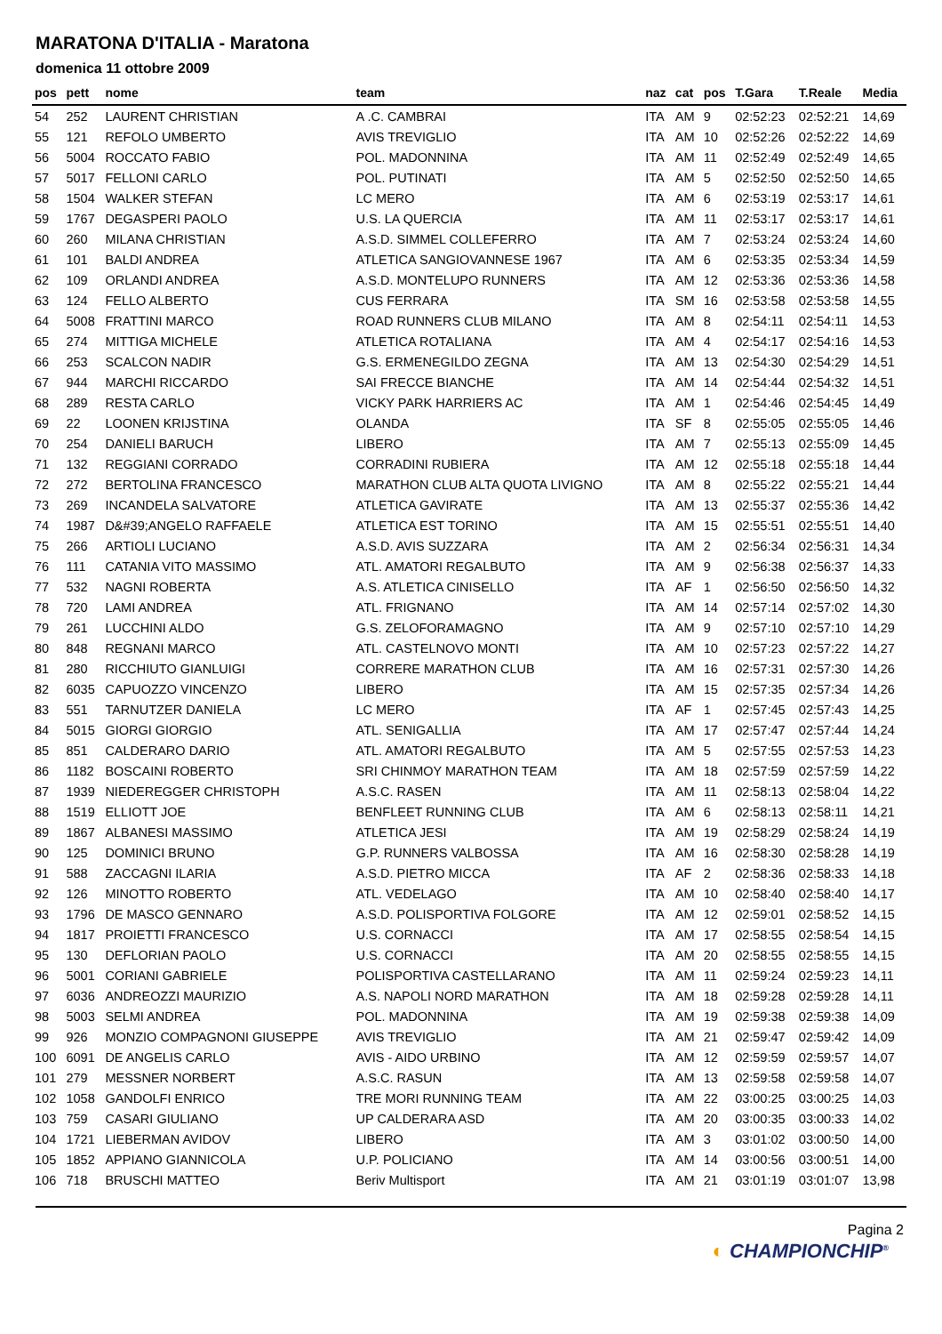MARATONA D'ITALIA - Maratona
domenica 11 ottobre 2009
| pos | pett | nome | team | naz | cat | pos | T.Gara | T.Reale | Media |
| --- | --- | --- | --- | --- | --- | --- | --- | --- | --- |
| 54 | 252 | LAURENT CHRISTIAN | A .C. CAMBRAI | ITA | AM | 9 | 02:52:23 | 02:52:21 | 14,69 |
| 55 | 121 | REFOLO UMBERTO | AVIS TREVIGLIO | ITA | AM | 10 | 02:52:26 | 02:52:22 | 14,69 |
| 56 | 5004 | ROCCATO FABIO | POL. MADONNINA | ITA | AM | 11 | 02:52:49 | 02:52:49 | 14,65 |
| 57 | 5017 | FELLONI CARLO | POL. PUTINATI | ITA | AM | 5 | 02:52:50 | 02:52:50 | 14,65 |
| 58 | 1504 | WALKER STEFAN | LC MERO | ITA | AM | 6 | 02:53:19 | 02:53:17 | 14,61 |
| 59 | 1767 | DEGASPERI PAOLO | U.S. LA QUERCIA | ITA | AM | 11 | 02:53:17 | 02:53:17 | 14,61 |
| 60 | 260 | MILANA CHRISTIAN | A.S.D. SIMMEL COLLEFERRO | ITA | AM | 7 | 02:53:24 | 02:53:24 | 14,60 |
| 61 | 101 | BALDI ANDREA | ATLETICA SANGIOVANNESE 1967 | ITA | AM | 6 | 02:53:35 | 02:53:34 | 14,59 |
| 62 | 109 | ORLANDI ANDREA | A.S.D. MONTELUPO RUNNERS | ITA | AM | 12 | 02:53:36 | 02:53:36 | 14,58 |
| 63 | 124 | FELLO ALBERTO | CUS FERRARA | ITA | SM | 16 | 02:53:58 | 02:53:58 | 14,55 |
| 64 | 5008 | FRATTINI MARCO | ROAD RUNNERS CLUB MILANO | ITA | AM | 8 | 02:54:11 | 02:54:11 | 14,53 |
| 65 | 274 | MITTIGA MICHELE | ATLETICA ROTALIANA | ITA | AM | 4 | 02:54:17 | 02:54:16 | 14,53 |
| 66 | 253 | SCALCON NADIR | G.S. ERMENEGILDO ZEGNA | ITA | AM | 13 | 02:54:30 | 02:54:29 | 14,51 |
| 67 | 944 | MARCHI RICCARDO | SAI FRECCE BIANCHE | ITA | AM | 14 | 02:54:44 | 02:54:32 | 14,51 |
| 68 | 289 | RESTA CARLO | VICKY PARK HARRIERS AC | ITA | AM | 1 | 02:54:46 | 02:54:45 | 14,49 |
| 69 | 22 | LOONEN KRIJSTINA | OLANDA | ITA | SF | 8 | 02:55:05 | 02:55:05 | 14,46 |
| 70 | 254 | DANIELI BARUCH | LIBERO | ITA | AM | 7 | 02:55:13 | 02:55:09 | 14,45 |
| 71 | 132 | REGGIANI CORRADO | CORRADINI RUBIERA | ITA | AM | 12 | 02:55:18 | 02:55:18 | 14,44 |
| 72 | 272 | BERTOLINA FRANCESCO | MARATHON CLUB ALTA QUOTA LIVIGNO | ITA | AM | 8 | 02:55:22 | 02:55:21 | 14,44 |
| 73 | 269 | INCANDELA SALVATORE | ATLETICA GAVIRATE | ITA | AM | 13 | 02:55:37 | 02:55:36 | 14,42 |
| 74 | 1987 | D&#39;ANGELO RAFFAELE | ATLETICA EST TORINO | ITA | AM | 15 | 02:55:51 | 02:55:51 | 14,40 |
| 75 | 266 | ARTIOLI LUCIANO | A.S.D. AVIS SUZZARA | ITA | AM | 2 | 02:56:34 | 02:56:31 | 14,34 |
| 76 | 111 | CATANIA VITO MASSIMO | ATL. AMATORI REGALBUTO | ITA | AM | 9 | 02:56:38 | 02:56:37 | 14,33 |
| 77 | 532 | NAGNI ROBERTA | A.S. ATLETICA CINISELLO | ITA | AF | 1 | 02:56:50 | 02:56:50 | 14,32 |
| 78 | 720 | LAMI ANDREA | ATL. FRIGNANO | ITA | AM | 14 | 02:57:14 | 02:57:02 | 14,30 |
| 79 | 261 | LUCCHINI ALDO | G.S. ZELOFORAMAGNO | ITA | AM | 9 | 02:57:10 | 02:57:10 | 14,29 |
| 80 | 848 | REGNANI MARCO | ATL. CASTELNOVO MONTI | ITA | AM | 10 | 02:57:23 | 02:57:22 | 14,27 |
| 81 | 280 | RICCHIUTO GIANLUIGI | CORRERE MARATHON CLUB | ITA | AM | 16 | 02:57:31 | 02:57:30 | 14,26 |
| 82 | 6035 | CAPUOZZO VINCENZO | LIBERO | ITA | AM | 15 | 02:57:35 | 02:57:34 | 14,26 |
| 83 | 551 | TARNUTZER DANIELA | LC MERO | ITA | AF | 1 | 02:57:45 | 02:57:43 | 14,25 |
| 84 | 5015 | GIORGI GIORGIO | ATL. SENIGALLIA | ITA | AM | 17 | 02:57:47 | 02:57:44 | 14,24 |
| 85 | 851 | CALDERARO DARIO | ATL. AMATORI REGALBUTO | ITA | AM | 5 | 02:57:55 | 02:57:53 | 14,23 |
| 86 | 1182 | BOSCAINI ROBERTO | SRI CHINMOY MARATHON TEAM | ITA | AM | 18 | 02:57:59 | 02:57:59 | 14,22 |
| 87 | 1939 | NIEDEREGGER CHRISTOPH | A.S.C. RASEN | ITA | AM | 11 | 02:58:13 | 02:58:04 | 14,22 |
| 88 | 1519 | ELLIOTT JOE | BENFLEET RUNNING CLUB | ITA | AM | 6 | 02:58:13 | 02:58:11 | 14,21 |
| 89 | 1867 | ALBANESI MASSIMO | ATLETICA JESI | ITA | AM | 19 | 02:58:29 | 02:58:24 | 14,19 |
| 90 | 125 | DOMINICI BRUNO | G.P. RUNNERS VALBOSSA | ITA | AM | 16 | 02:58:30 | 02:58:28 | 14,19 |
| 91 | 588 | ZACCAGNI ILARIA | A.S.D. PIETRO MICCA | ITA | AF | 2 | 02:58:36 | 02:58:33 | 14,18 |
| 92 | 126 | MINOTTO ROBERTO | ATL. VEDELAGO | ITA | AM | 10 | 02:58:40 | 02:58:40 | 14,17 |
| 93 | 1796 | DE MASCO GENNARO | A.S.D. POLISPORTIVA FOLGORE | ITA | AM | 12 | 02:59:01 | 02:58:52 | 14,15 |
| 94 | 1817 | PROIETTI FRANCESCO | U.S. CORNACCI | ITA | AM | 17 | 02:58:55 | 02:58:54 | 14,15 |
| 95 | 130 | DEFLORIAN PAOLO | U.S. CORNACCI | ITA | AM | 20 | 02:58:55 | 02:58:55 | 14,15 |
| 96 | 5001 | CORIANI GABRIELE | POLISPORTIVA CASTELLARANO | ITA | AM | 11 | 02:59:24 | 02:59:23 | 14,11 |
| 97 | 6036 | ANDREOZZI MAURIZIO | A.S. NAPOLI NORD MARATHON | ITA | AM | 18 | 02:59:28 | 02:59:28 | 14,11 |
| 98 | 5003 | SELMI ANDREA | POL. MADONNINA | ITA | AM | 19 | 02:59:38 | 02:59:38 | 14,09 |
| 99 | 926 | MONZIO COMPAGNONI GIUSEPPE | AVIS TREVIGLIO | ITA | AM | 21 | 02:59:47 | 02:59:42 | 14,09 |
| 100 | 6091 | DE ANGELIS CARLO | AVIS - AIDO URBINO | ITA | AM | 12 | 02:59:59 | 02:59:57 | 14,07 |
| 101 | 279 | MESSNER NORBERT | A.S.C. RASUN | ITA | AM | 13 | 02:59:58 | 02:59:58 | 14,07 |
| 102 | 1058 | GANDOLFI ENRICO | TRE MORI RUNNING TEAM | ITA | AM | 22 | 03:00:25 | 03:00:25 | 14,03 |
| 103 | 759 | CASARI GIULIANO | UP CALDERARA ASD | ITA | AM | 20 | 03:00:35 | 03:00:33 | 14,02 |
| 104 | 1721 | LIEBERMAN AVIDOV | LIBERO | ITA | AM | 3 | 03:01:02 | 03:00:50 | 14,00 |
| 105 | 1852 | APPIANO GIANNICOLA | U.P. POLICIANO | ITA | AM | 14 | 03:00:56 | 03:00:51 | 14,00 |
| 106 | 718 | BRUSCHI MATTEO | Beriv Multisport | ITA | AM | 21 | 03:01:19 | 03:01:07 | 13,98 |
Pagina 2
◐ CHAMPIONCHIP<sup>®</sup>